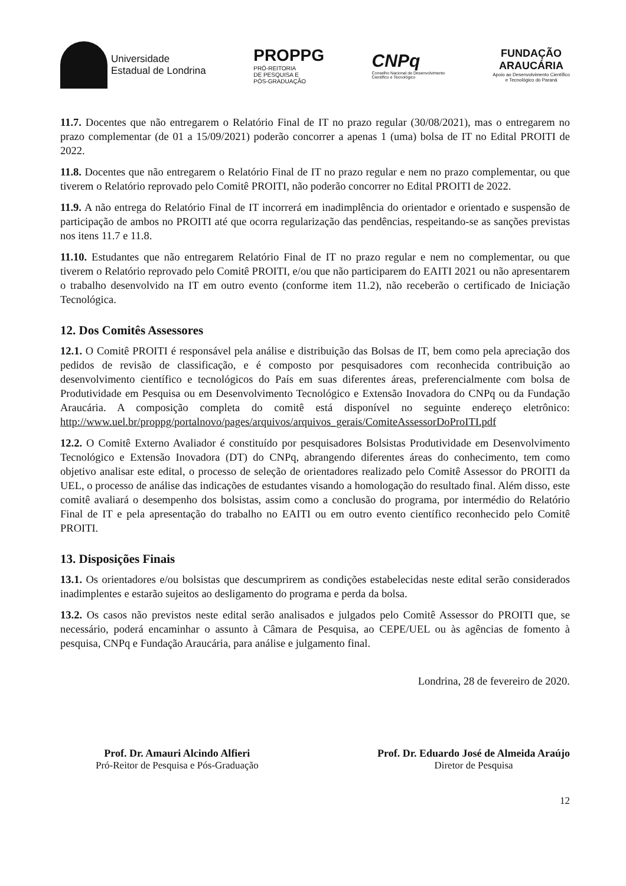Universidade
Estadual de Londrina
PROPPG
PRÓ-REITORIA
DE PESQUISA E
PÓS-GRADUAÇÃO
CNPq
Conselho Nacional de Desenvolvimento
Científico e Tecnológico
FUNDAÇÃO
ARAUCÁRIA
Apoio ao Desenvolvimento Científico
e Tecnológico do Paraná
11.7. Docentes que não entregarem o Relatório Final de IT no prazo regular (30/08/2021), mas o entregarem no prazo complementar (de 01 a 15/09/2021) poderão concorrer a apenas 1 (uma) bolsa de IT no Edital PROITI de 2022.
11.8. Docentes que não entregarem o Relatório Final de IT no prazo regular e nem no prazo complementar, ou que tiverem o Relatório reprovado pelo Comitê PROITI, não poderão concorrer no Edital PROITI de 2022.
11.9. A não entrega do Relatório Final de IT incorrerá em inadimplência do orientador e orientado e suspensão de participação de ambos no PROITI até que ocorra regularização das pendências, respeitando-se as sanções previstas nos itens 11.7 e 11.8.
11.10. Estudantes que não entregarem Relatório Final de IT no prazo regular e nem no complementar, ou que tiverem o Relatório reprovado pelo Comitê PROITI, e/ou que não participarem do EAITI 2021 ou não apresentarem o trabalho desenvolvido na IT em outro evento (conforme item 11.2), não receberão o certificado de Iniciação Tecnológica.
12. Dos Comitês Assessores
12.1. O Comitê PROITI é responsável pela análise e distribuição das Bolsas de IT, bem como pela apreciação dos pedidos de revisão de classificação, e é composto por pesquisadores com reconhecida contribuição ao desenvolvimento científico e tecnológicos do País em suas diferentes áreas, preferencialmente com bolsa de Produtividade em Pesquisa ou em Desenvolvimento Tecnológico e Extensão Inovadora do CNPq ou da Fundação Araucária. A composição completa do comitê está disponível no seguinte endereço eletrônico: http://www.uel.br/proppg/portalnovo/pages/arquivos/arquivos_gerais/ComiteAssessorDoProITI.pdf
12.2. O Comitê Externo Avaliador é constituído por pesquisadores Bolsistas Produtividade em Desenvolvimento Tecnológico e Extensão Inovadora (DT) do CNPq, abrangendo diferentes áreas do conhecimento, tem como objetivo analisar este edital, o processo de seleção de orientadores realizado pelo Comitê Assessor do PROITI da UEL, o processo de análise das indicações de estudantes visando a homologação do resultado final. Além disso, este comitê avaliará o desempenho dos bolsistas, assim como a conclusão do programa, por intermédio do Relatório Final de IT e pela apresentação do trabalho no EAITI ou em outro evento científico reconhecido pelo Comitê PROITI.
13. Disposições Finais
13.1. Os orientadores e/ou bolsistas que descumprirem as condições estabelecidas neste edital serão considerados inadimplentes e estarão sujeitos ao desligamento do programa e perda da bolsa.
13.2. Os casos não previstos neste edital serão analisados e julgados pelo Comitê Assessor do PROITI que, se necessário, poderá encaminhar o assunto à Câmara de Pesquisa, ao CEPE/UEL ou às agências de fomento à pesquisa, CNPq e Fundação Araucária, para análise e julgamento final.
Londrina, 28 de fevereiro de 2020.
Prof. Dr. Amauri Alcindo Alfieri
Pró-Reitor de Pesquisa e Pós-Graduação
Prof. Dr. Eduardo José de Almeida Araújo
Diretor de Pesquisa
12